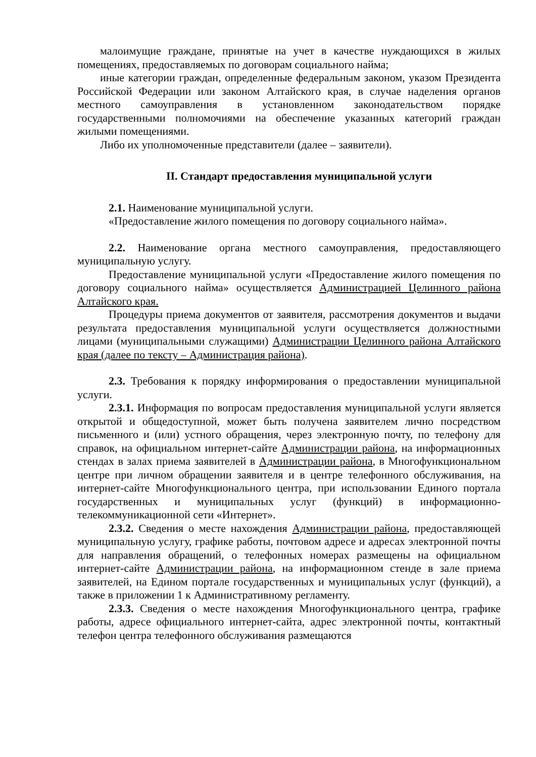малоимущие граждане, принятые на учет в качестве нуждающихся в жилых помещениях, предоставляемых по договорам социального найма;
иные категории граждан, определенные федеральным законом, указом Президента Российской Федерации или законом Алтайского края, в случае наделения органов местного самоуправления в установленном законодательством порядке государственными полномочиями на обеспечение указанных категорий граждан жилыми помещениями.
Либо их уполномоченные представители (далее – заявители).
II. Стандарт предоставления муниципальной услуги
2.1. Наименование муниципальной услуги.
«Предоставление жилого помещения по договору социального найма».
2.2. Наименование органа местного самоуправления, предоставляющего муниципальную услугу.
Предоставление муниципальной услуги «Предоставление жилого помещения по договору социального найма» осуществляется Администрацией Целинного района Алтайского края.
Процедуры приема документов от заявителя, рассмотрения документов и выдачи результата предоставления муниципальной услуги осуществляется должностными лицами (муниципальными служащими) Администрации Целинного района Алтайского края (далее по тексту – Администрация района).
2.3. Требования к порядку информирования о предоставлении муниципальной услуги.
2.3.1. Информация по вопросам предоставления муниципальной услуги является открытой и общедоступной, может быть получена заявителем лично посредством письменного и (или) устного обращения, через электронную почту, по телефону для справок, на официальном интернет-сайте Администрации района, на информационных стендах в залах приема заявителей в Администрации района, в Многофункциональном центре при личном обращении заявителя и в центре телефонного обслуживания, на интернет-сайте Многофункционального центра, при использовании Единого портала государственных и муниципальных услуг (функций) в информационно-телекоммуникационной сети «Интернет».
2.3.2. Сведения о месте нахождения Администрации района, предоставляющей муниципальную услугу, графике работы, почтовом адресе и адресах электронной почты для направления обращений, о телефонных номерах размещены на официальном интернет-сайте Администрации района, на информационном стенде в зале приема заявителей, на Едином портале государственных и муниципальных услуг (функций), а также в приложении 1 к Административному регламенту.
2.3.3. Сведения о месте нахождения Многофункционального центра, графике работы, адресе официального интернет-сайта, адрес электронной почты, контактный телефон центра телефонного обслуживания размещаются